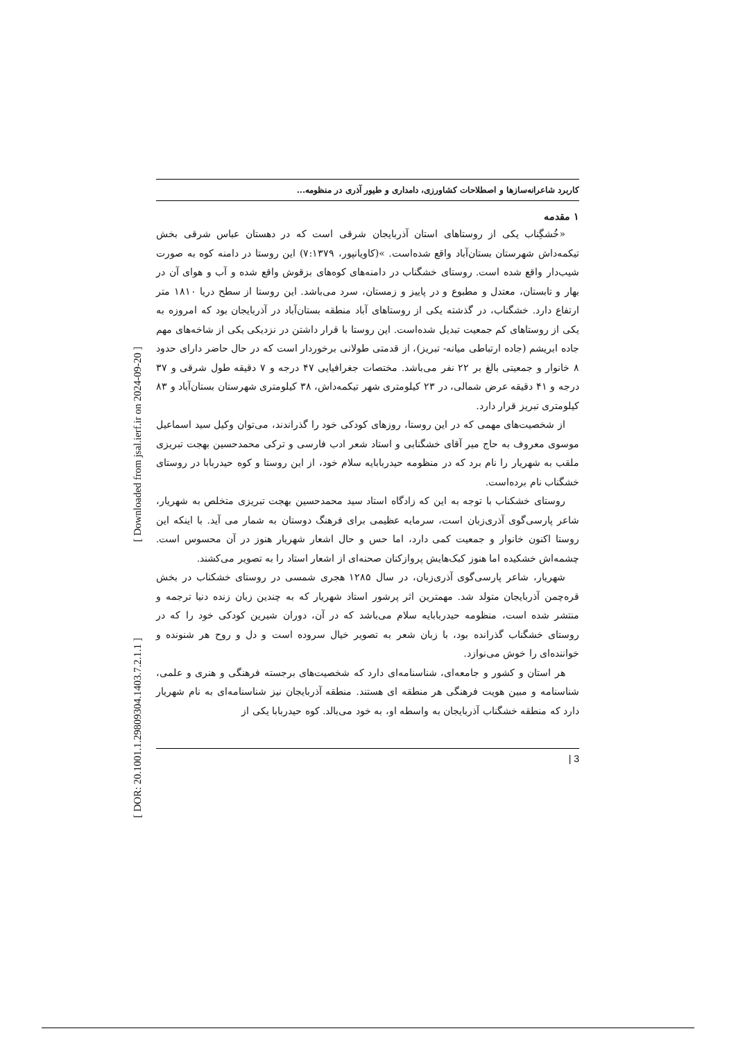[ Downloaded from jsal.ierf.ir on 2024-09-20 ]
[ DOR: 20.1001.1.29809304.1403.7.2.1.1 ]
کاربرد شاعرانه‌سازها و اصطلاحات کشاورزی، دامداری و طیور آذری در منظومه...
۱ مقدمه
«خُشگِناب یکی از روستاهای استان آذربایجان شرقی است که در دهستان عباس شرقی بخش تیکمه‌داش شهرستان بستان‌آباد واقع شده‌است. »(کاویانپور، ۷:۱۳۷۹) این روستا در دامنه کوه به صورت شیب‌دار واقع شده است. روستای خشگناب در دامنه‌های کوه‌های بزقوش واقع شده و آب و هوای آن در بهار و تابستان، معتدل و مطبوع و در پاییز و زمستان، سرد می‌باشد. این روستا از سطح دریا ۱۸۱۰ متر ارتفاع دارد. خشگناب، در گذشته یکی از روستاهای آباد منطقه بستان‌آباد در آذربایجان بود که امروزه به یکی از روستاهای کم جمعیت تبدیل شده‌است. این روستا با قرار داشتن در نزدیکی یکی از شاخه‌های مهم جاده ابریشم (جاده ارتباطی میانه- تبریز)، از قدمتی طولانی برخوردار است که در حال حاضر دارای حدود ۸ خانوار و جمعیتی بالغ بر ۲۲ نفر می‌باشد. مختصات جغرافیایی ۴۷ درجه و ۷ دقیقه طول شرقی و ۳۷ درجه و ۴۱ دقیقه عرض شمالی، در ۲۳ کیلومتری شهر تیکمه‌داش، ۳۸ کیلومتری شهرستان بستان‌آباد و ۸۳ کیلومتری تبریز قرار دارد.
از شخصیت‌های مهمی که در این روستا، روزهای کودکی خود را گذراندند، می‌توان وکیل سید اسماعیل موسوی معروف به حاج میر آقای خشگنابی و استاد شعر ادب فارسی و ترکی محمدحسین بهجت تبریزی ملقب به شهریار را نام برد که در منظومه حیدربابایه سلام خود، از این روستا و کوه حیدربابا در روستای خشگناب نام برده‌است.
روستای خشکناب با توجه به این که زادگاه استاد سید محمدحسین بهجت تبریزی متخلص به شهریار، شاعر پارسی‌گوی آذری‌زبان است، سرمایه عظیمی برای فرهنگ دوستان به شمار می آید. با اینکه این روستا اکنون خانوار و جمعیت کمی دارد، اما حس و حال اشعار شهریار هنوز در آن محسوس است. چشمه‌اش خشکیده اما هنوز کبک‌هایش پروازکنان صحنه‌ای از اشعار استاد را به تصویر می‌کشند.
شهریار، شاعر پارسی‌گوی آذری‌زبان، در سال ۱۲۸۵ هجری شمسی در روستای خشکناب در بخش قره‌چمن آذربایجان متولد شد. مهمترین اثر پرشور استاد شهریار که به چندین زبان زنده دنیا ترجمه و منتشر شده است، منظومه حیدربابایه سلام می‌باشد که در آن، دوران شیرین کودکی خود را که در روستای خشگناب گذرانده بود، با زبان شعر به تصویر خیال سروده است و دل و روح هر شنونده و خواننده‌ای را خوش می‌نوازد.
هر استان و کشور و جامعه‌ای، شناسنامه‌ای دارد که شخصیت‌های برجسته فرهنگی و هنری و علمی، شناسنامه و مبین هویت فرهنگی هر منطقه ای هستند. منطقه آذربایجان نیز شناسنامه‌ای به نام شهریار دارد که منطقه خشگناب آذربایجان به واسطه او، به خود می‌بالد. کوه حیدربابا یکی از
| 3